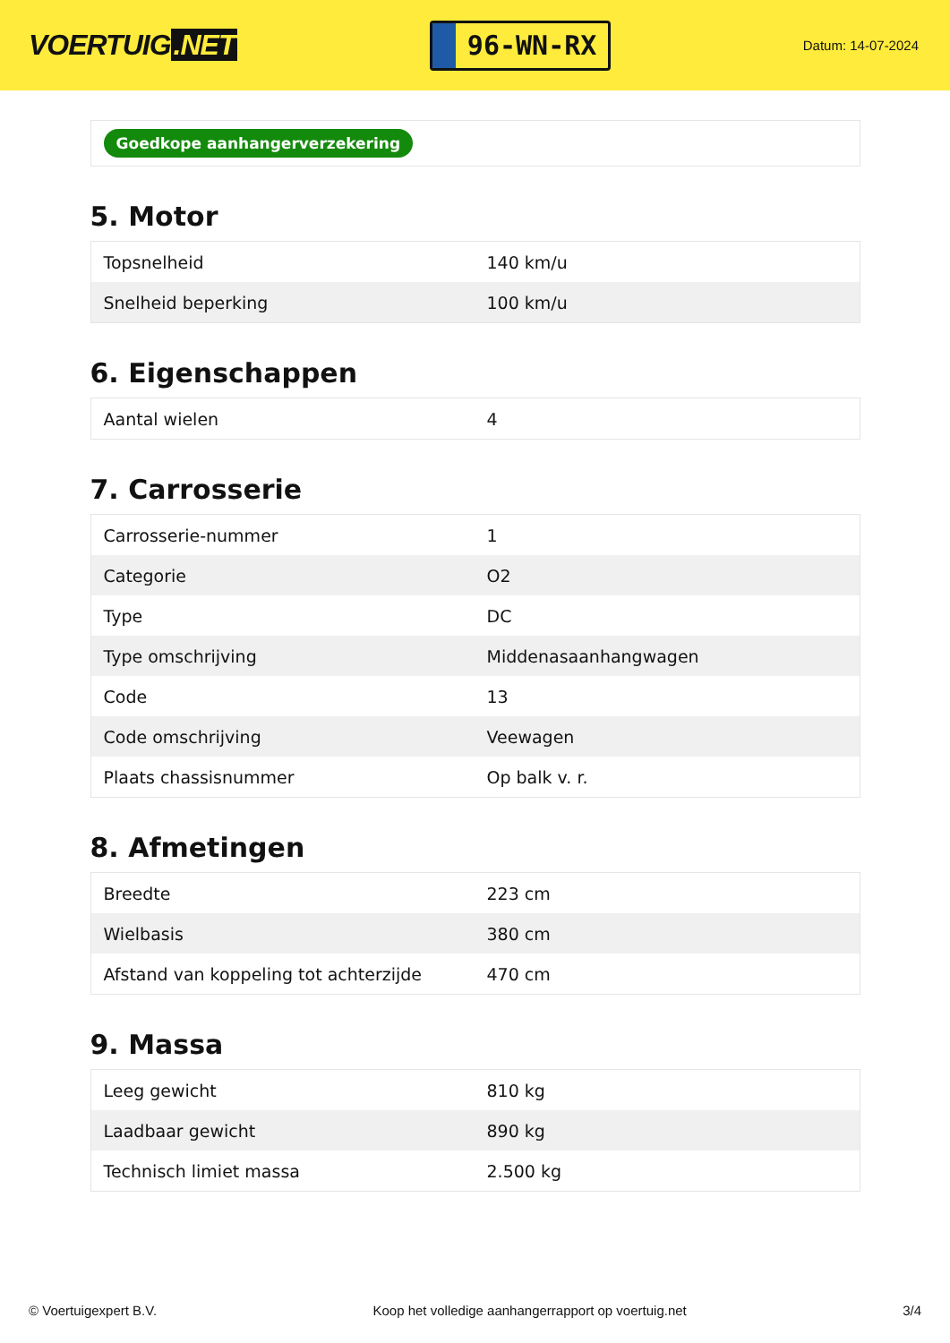VOERTUIG.NET
96-WN-RX
Datum: 14-07-2024
Goedkope aanhangerverzekering
5. Motor
| Topsnelheid | 140 km/u |
| Snelheid beperking | 100 km/u |
6. Eigenschappen
| Aantal wielen | 4 |
7. Carrosserie
| Carrosserie-nummer | 1 |
| Categorie | O2 |
| Type | DC |
| Type omschrijving | Middenasaanhangwagen |
| Code | 13 |
| Code omschrijving | Veewagen |
| Plaats chassisnummer | Op balk v. r. |
8. Afmetingen
| Breedte | 223 cm |
| Wielbasis | 380 cm |
| Afstand van koppeling tot achterzijde | 470 cm |
9. Massa
| Leeg gewicht | 810 kg |
| Laadbaar gewicht | 890 kg |
| Technisch limiet massa | 2.500 kg |
© Voertuigexpert B.V. Koop het volledige aanhangerrapport op voertuig.net 3/4